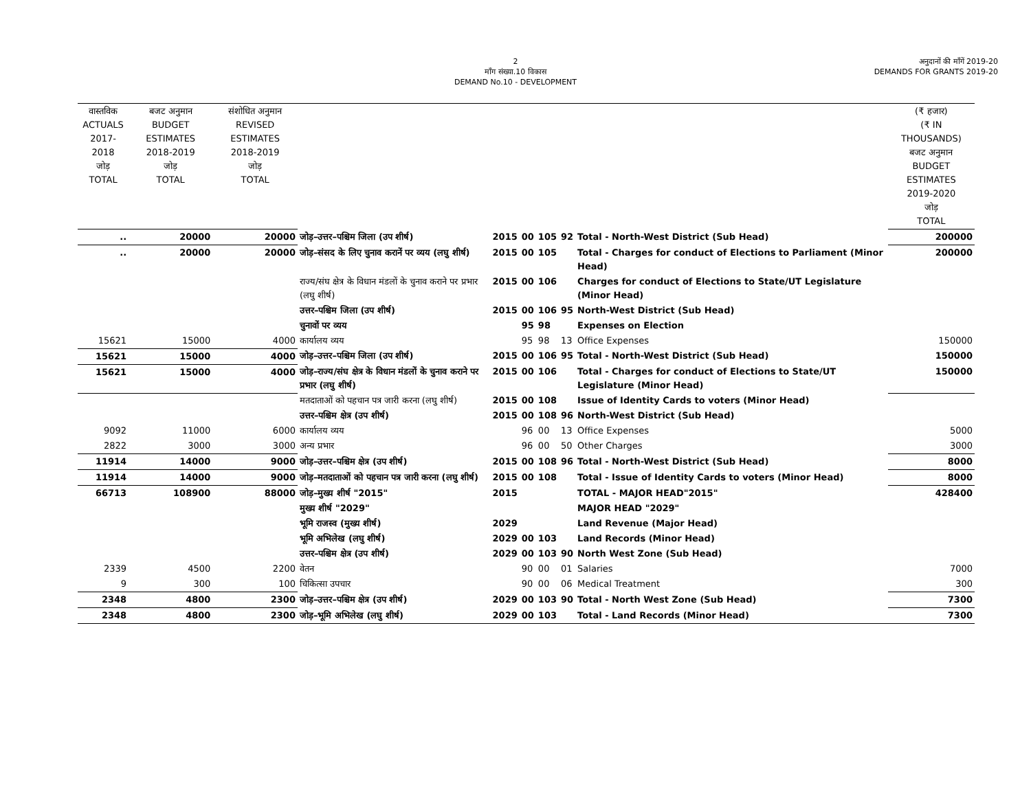2
माँग संख्या.10 विकास
DEMAND No.10 - DEVELOPMENT
अनुदानों की माँगें 2019-20
DEMANDS FOR GRANTS 2019-20
| वास्तविक ACTUALS 2017-2018 जोड़ TOTAL | बजट अनुमान BUDGET ESTIMATES 2018-2019 जोड़ TOTAL | संशोधित अनुमान REVISED ESTIMATES 2018-2019 जोड़ TOTAL | | | | | | | (₹ हजार) (₹ IN THOUSANDS) बजट अनुमान BUDGET ESTIMATES 2019-2020 जोड़ TOTAL |
| --- | --- | --- | --- | --- | --- | --- | --- | --- | --- |
| .. | 20000 | 20000 | जोड़–उत्तर–पश्चिम जिला (उप शीर्ष) | 2015 | 00 | 105 | 92 | Total - North-West District (Sub Head) | 200000 |
| .. | 20000 | 20000 | जोड़–संसद के लिए चुनाव करानें पर व्यय (लघु शीर्ष) | 2015 | 00 | 105 | | Total - Charges for conduct of Elections to Parliament (Minor Head) | 200000 |
| | | | राज्य/संघ क्षेत्र के विधान मंडलों के चुनाव कराने पर प्रभार (लघु शीर्ष) | 2015 | 00 | 106 | | Charges for conduct of Elections to State/UT Legislature (Minor Head) | |
| | | | उत्तर–पश्चिम जिला (उप शीर्ष) | 2015 | 00 | 106 | 95 | North-West District (Sub Head) | |
| | | | चुनावों पर व्यय | | 95 | 98 | | Expenses on Election | |
| 15621 | 15000 | 4000 | कार्यालय व्यय | | 95 | 98 | 13 | Office Expenses | 150000 |
| 15621 | 15000 | 4000 | जोड़–उत्तर–पश्चिम जिला (उप शीर्ष) | 2015 | 00 | 106 | 95 | Total - North-West District (Sub Head) | 150000 |
| 15621 | 15000 | 4000 | जोड़–राज्य/संघ क्षेत्र के विधान मंडलों के चुनाव कराने पर प्रभार (लघु शीर्ष) | 2015 | 00 | 106 | | Total - Charges for conduct of Elections to State/UT Legislature (Minor Head) | 150000 |
| | | | मतदाताओं को पहचान पत्र जारी करना (लघु शीर्ष) | 2015 | 00 | 108 | | Issue of Identity Cards to voters (Minor Head) | |
| | | | उत्तर–पश्चिम क्षेत्र (उप शीर्ष) | 2015 | 00 | 108 | 96 | North-West District (Sub Head) | |
| 9092 | 11000 | 6000 | कार्यालय व्यय | | 96 | 00 | 13 | Office Expenses | 5000 |
| 2822 | 3000 | 3000 | अन्य प्रभार | | 96 | 00 | 50 | Other Charges | 3000 |
| 11914 | 14000 | 9000 | जोड़–उत्तर–पश्चिम क्षेत्र (उप शीर्ष) | 2015 | 00 | 108 | 96 | Total - North-West District (Sub Head) | 8000 |
| 11914 | 14000 | 9000 | जोड़–मतदाताओं को पहचान पत्र जारी करना (लघु शीर्ष) | 2015 | 00 | 108 | | Total - Issue of Identity Cards to voters (Minor Head) | 8000 |
| 66713 | 108900 | 88000 | जोड़–मुख्य शीर्ष "2015" | 2015 | | | | TOTAL - MAJOR HEAD"2015" | 428400 |
| | | | मुख्य शीर्ष "2029" | | | | | MAJOR HEAD "2029" | |
| | | | भूमि राजस्व (मुख्य शीर्ष) | 2029 | | | | Land Revenue (Major Head) | |
| | | | भूमि अभिलेख (लघु शीर्ष) | 2029 | 00 | 103 | | Land Records (Minor Head) | |
| | | | उत्तर–पश्चिम क्षेत्र (उप शीर्ष) | 2029 | 00 | 103 | 90 | North West Zone (Sub Head) | |
| 2339 | 4500 | 2200 | वेतन | | 90 | 00 | 01 | Salaries | 7000 |
| 9 | 300 | 100 | चिकित्सा उपचार | | 90 | 00 | 06 | Medical Treatment | 300 |
| 2348 | 4800 | 2300 | जोड़–उत्तर–पश्चिम क्षेत्र (उप शीर्ष) | 2029 | 00 | 103 | 90 | Total - North West Zone (Sub Head) | 7300 |
| 2348 | 4800 | 2300 | जोड़–भूमि अभिलेख (लघु शीर्ष) | 2029 | 00 | 103 | | Total - Land Records (Minor Head) | 7300 |